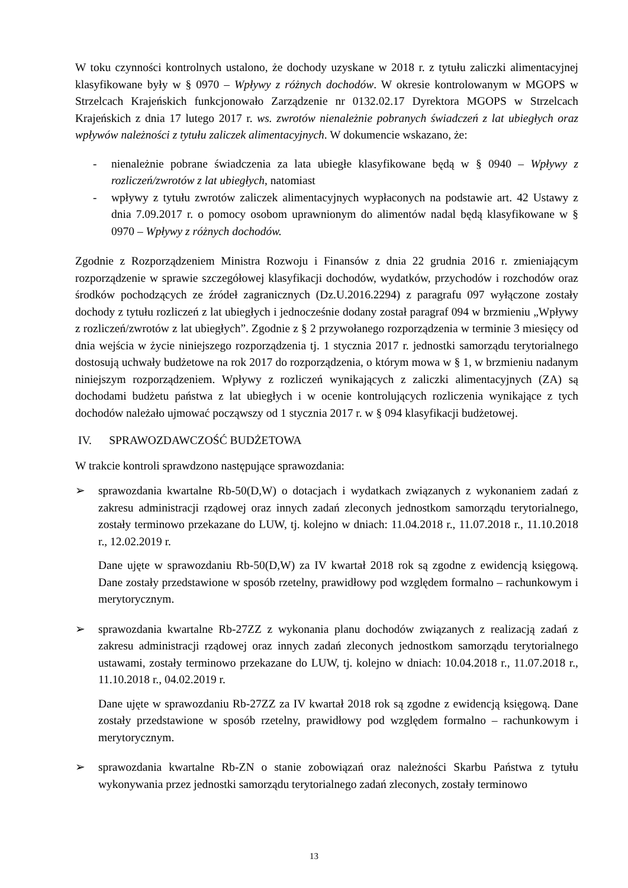W toku czynności kontrolnych ustalono, że dochody uzyskane w 2018 r. z tytułu zaliczki alimentacyjnej klasyfikowane były w § 0970 – Wpływy z różnych dochodów. W okresie kontrolowanym w MGOPS w Strzelcach Krajeńskich funkcjonowało Zarządzenie nr 0132.02.17 Dyrektora MGOPS w Strzelcach Krajeńskich z dnia 17 lutego 2017 r. ws. zwrotów nienależnie pobranych świadczeń z lat ubiegłych oraz wpływów należności z tytułu zaliczek alimentacyjnych. W dokumencie wskazano, że:
- nienależnie pobrane świadczenia za lata ubiegłe klasyfikowane będą w § 0940 – Wpływy z rozliczeń/zwrotów z lat ubiegłych, natomiast
- wpływy z tytułu zwrotów zaliczek alimentacyjnych wypłaconych na podstawie art. 42 Ustawy z dnia 7.09.2017 r. o pomocy osobom uprawnionym do alimentów nadal będą klasyfikowane w § 0970 – Wpływy z różnych dochodów.
Zgodnie z Rozporządzeniem Ministra Rozwoju i Finansów z dnia 22 grudnia 2016 r. zmieniającym rozporządzenie w sprawie szczegółowej klasyfikacji dochodów, wydatków, przychodów i rozchodów oraz środków pochodzących ze źródeł zagranicznych (Dz.U.2016.2294) z paragrafu 097 wyłączone zostały dochody z tytułu rozliczeń z lat ubiegłych i jednocześnie dodany został paragraf 094 w brzmieniu „Wpływy z rozliczeń/zwrotów z lat ubiegłych”. Zgodnie z § 2 przywołanego rozporządzenia w terminie 3 miesięcy od dnia wejścia w życie niniejszego rozporządzenia tj. 1 stycznia 2017 r. jednostki samorządu terytorialnego dostosują uchwały budżetowe na rok 2017 do rozporządzenia, o którym mowa w § 1, w brzmieniu nadanym niniejszym rozporządzeniem. Wpływy z rozliczeń wynikających z zaliczki alimentacyjnych (ZA) są dochodami budżetu państwa z lat ubiegłych i w ocenie kontrolujących rozliczenia wynikające z tych dochodów należało ujmować począwszy od 1 stycznia 2017 r. w § 094 klasyfikacji budżetowej.
IV. SPRAWOZDAWCZOŚĆ BUDŻETOWA
W trakcie kontroli sprawdzono następujące sprawozdania:
➢ sprawozdania kwartalne Rb-50(D,W) o dotacjach i wydatkach związanych z wykonaniem zadań z zakresu administracji rządowej oraz innych zadań zleconych jednostkom samorządu terytorialnego, zostały terminowo przekazane do LUW, tj. kolejno w dniach: 11.04.2018 r., 11.07.2018 r., 11.10.2018 r., 12.02.2019 r.
Dane ujęte w sprawozdaniu Rb-50(D,W) za IV kwartał 2018 rok są zgodne z ewidencją księgową. Dane zostały przedstawione w sposób rzetelny, prawidłowy pod względem formalno – rachunkowym i merytorycznym.
➢ sprawozdania kwartalne Rb-27ZZ z wykonania planu dochodów związanych z realizacją zadań z zakresu administracji rządowej oraz innych zadań zleconych jednostkom samorządu terytorialnego ustawami, zostały terminowo przekazane do LUW, tj. kolejno w dniach: 10.04.2018 r., 11.07.2018 r., 11.10.2018 r., 04.02.2019 r.
Dane ujęte w sprawozdaniu Rb-27ZZ za IV kwartał 2018 rok są zgodne z ewidencją księgową. Dane zostały przedstawione w sposób rzetelny, prawidłowy pod względem formalno – rachunkowym i merytorycznym.
➢ sprawozdania kwartalne Rb-ZN o stanie zobowiązań oraz należności Skarbu Państwa z tytułu wykonywania przez jednostki samorządu terytorialnego zadań zleconych, zostały terminowo
13